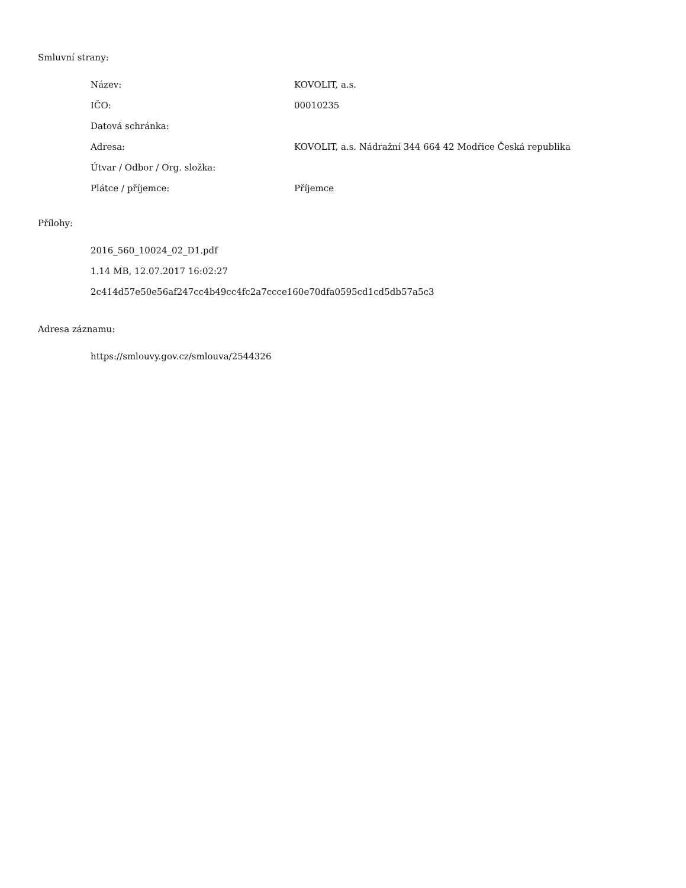Smluvní strany:
| Název: | KOVOLIT, a.s. |
| IČO: | 00010235 |
| Datová schránka: | |
| Adresa: | KOVOLIT, a.s. Nádražní 344 664 42 Modřice Česká republika |
| Útvar / Odbor / Org. složka: | |
| Plátce / příjemce: | Příjemce |
Přílohy:
2016_560_10024_02_D1.pdf
1.14 MB, 12.07.2017 16:02:27
2c414d57e50e56af247cc4b49cc4fc2a7ccce160e70dfa0595cd1cd5db57a5c3
Adresa záznamu:
https://smlouvy.gov.cz/smlouva/2544326